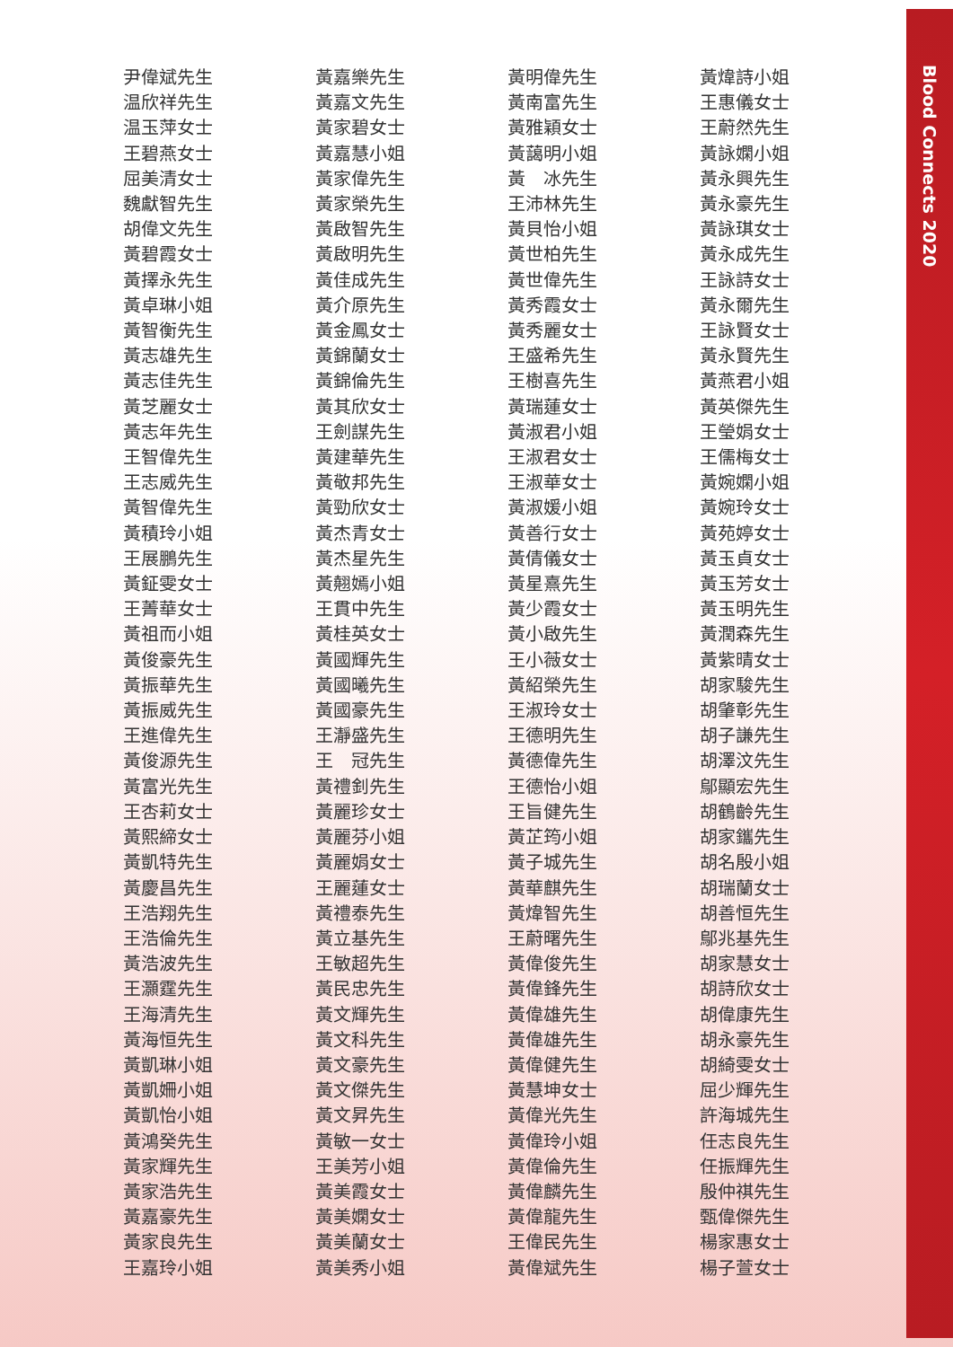Blood Connects 2020
尹偉斌先生
温欣祥先生
温玉萍女士
王碧燕女士
屈美清女士
魏獻智先生
胡偉文先生
黃碧霞女士
黃擇永先生
黃卓琳小姐
黃智衡先生
黃志雄先生
黃志佳先生
黃芝麗女士
黃志年先生
王智偉先生
王志威先生
黃智偉先生
黃積玲小姐
王展鵬先生
黃鉦雯女士
王菁華女士
黃祖而小姐
黃俊豪先生
黃振華先生
黃振威先生
王進偉先生
黃俊源先生
黃富光先生
王杏莉女士
黃熙締女士
黃凱特先生
黃慶昌先生
王浩翔先生
王浩倫先生
黃浩波先生
王灝霆先生
王海清先生
黃海恒先生
黃凱琳小姐
黃凱姍小姐
黃凱怡小姐
黃鴻癸先生
黃家輝先生
黃家浩先生
黃嘉豪先生
黃家良先生
王嘉玲小姐
黃嘉樂先生
黃嘉文先生
黃家碧女士
黃嘉慧小姐
黃家偉先生
黃家榮先生
黃啟智先生
黃啟明先生
黃佳成先生
黃介原先生
黃金鳳女士
黃錦蘭女士
黃錦倫先生
黃其欣女士
王劍謀先生
黃建華先生
黃敬邦先生
黃勁欣女士
黃杰青女士
黃杰星先生
黃翹嫣小姐
王貫中先生
黃桂英女士
黃國輝先生
黃國曦先生
黃國豪先生
王瀞盛先生
王　冠先生
黃禮釗先生
黃麗珍女士
黃麗芬小姐
黃麗娟女士
王麗蓮女士
黃禮泰先生
黃立基先生
王敏超先生
黃民忠先生
黃文輝先生
黃文科先生
黃文豪先生
黃文傑先生
黃文昇先生
黃敏一女士
王美芳小姐
黃美霞女士
黃美嫻女士
黃美蘭女士
黃美秀小姐
黃明偉先生
黃南富先生
黃雅穎女士
黃藹明小姐
黃　冰先生
王沛林先生
黃貝怡小姐
黃世柏先生
黃世偉先生
黃秀霞女士
黃秀麗女士
王盛希先生
王樹喜先生
黃瑞蓮女士
黃淑君小姐
王淑君女士
王淑華女士
黃淑媛小姐
黃善行女士
黃倩儀女士
黃星熹先生
黃少霞女士
黃小啟先生
王小薇女士
黃紹榮先生
王淑玲女士
王德明先生
黃德偉先生
王德怡小姐
王旨健先生
黃芷筠小姐
黃子城先生
黃華麒先生
黃煒智先生
王蔚曙先生
黃偉俊先生
黃偉鋒先生
黃偉雄先生
黃偉雄先生
黃偉健先生
黃慧坤女士
黃偉光先生
黃偉玲小姐
黃偉倫先生
黃偉麟先生
黃偉龍先生
王偉民先生
黃偉斌先生
黃煒詩小姐
王惠儀女士
王蔚然先生
黃詠嫻小姐
黃永興先生
黃永豪先生
黃詠琪女士
黃永成先生
王詠詩女士
黃永爾先生
王詠賢女士
黃永賢先生
黃燕君小姐
黃英傑先生
王瑩娟女士
王儒梅女士
黃婉嫻小姐
黃婉玲女士
黃苑婷女士
黃玉貞女士
黃玉芳女士
黃玉明先生
黃潤森先生
黃紫晴女士
胡家駿先生
胡肇彰先生
胡子謙先生
胡澤汶先生
鄔顯宏先生
胡鶴齡先生
胡家鑴先生
胡名殷小姐
胡瑞蘭女士
胡善恒先生
鄔兆基先生
胡家慧女士
胡詩欣女士
胡偉康先生
胡永豪先生
胡綺雯女士
屈少輝先生
許海城先生
任志良先生
任振輝先生
殷仲祺先生
甄偉傑先生
楊家惠女士
楊子萱女士